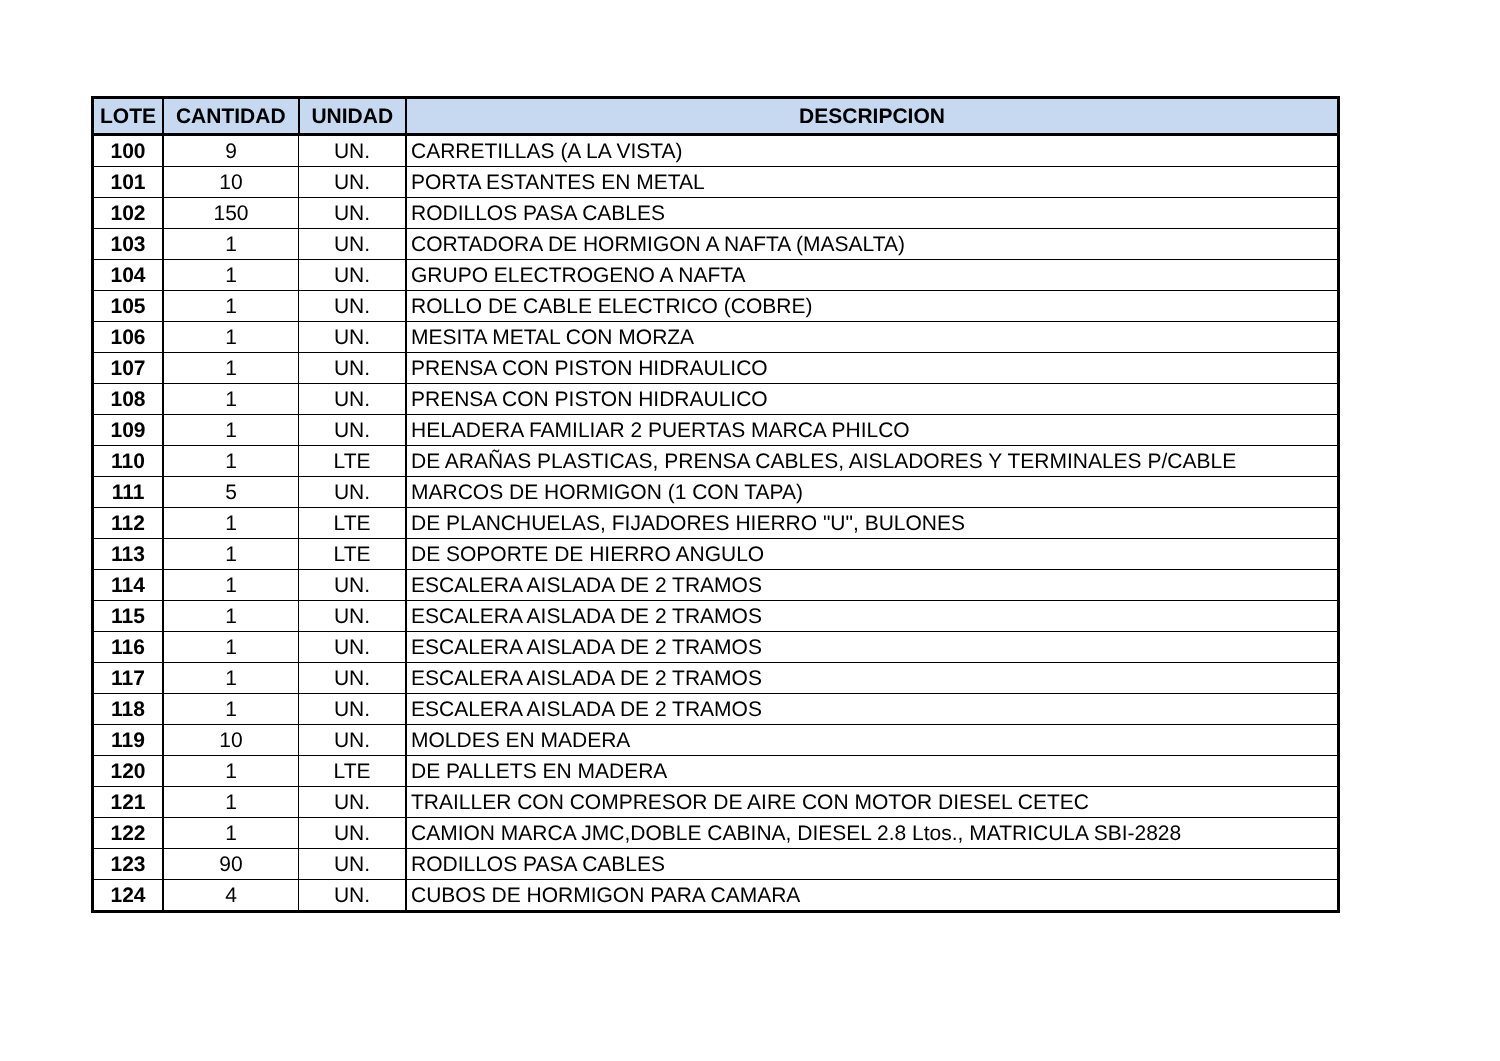| LOTE | CANTIDAD | UNIDAD | DESCRIPCION |
| --- | --- | --- | --- |
| 100 | 9 | UN. | CARRETILLAS (A LA VISTA) |
| 101 | 10 | UN. | PORTA ESTANTES EN METAL |
| 102 | 150 | UN. | RODILLOS PASA CABLES |
| 103 | 1 | UN. | CORTADORA DE HORMIGON A NAFTA (MASALTA) |
| 104 | 1 | UN. | GRUPO ELECTROGENO A NAFTA |
| 105 | 1 | UN. | ROLLO DE CABLE ELECTRICO (COBRE) |
| 106 | 1 | UN. | MESITA METAL CON MORZA |
| 107 | 1 | UN. | PRENSA CON PISTON HIDRAULICO |
| 108 | 1 | UN. | PRENSA CON PISTON HIDRAULICO |
| 109 | 1 | UN. | HELADERA FAMILIAR 2 PUERTAS MARCA PHILCO |
| 110 | 1 | LTE | DE ARAÑAS PLASTICAS, PRENSA CABLES, AISLADORES Y TERMINALES P/CABLE |
| 111 | 5 | UN. | MARCOS DE HORMIGON (1 CON TAPA) |
| 112 | 1 | LTE | DE PLANCHUELAS, FIJADORES HIERRO "U", BULONES |
| 113 | 1 | LTE | DE SOPORTE DE HIERRO ANGULO |
| 114 | 1 | UN. | ESCALERA AISLADA DE 2 TRAMOS |
| 115 | 1 | UN. | ESCALERA AISLADA DE 2 TRAMOS |
| 116 | 1 | UN. | ESCALERA AISLADA DE 2 TRAMOS |
| 117 | 1 | UN. | ESCALERA AISLADA DE 2 TRAMOS |
| 118 | 1 | UN. | ESCALERA AISLADA DE 2 TRAMOS |
| 119 | 10 | UN. | MOLDES EN MADERA |
| 120 | 1 | LTE | DE PALLETS EN MADERA |
| 121 | 1 | UN. | TRAILLER CON COMPRESOR DE AIRE CON MOTOR DIESEL CETEC |
| 122 | 1 | UN. | CAMION MARCA JMC,DOBLE CABINA, DIESEL 2.8 Ltos., MATRICULA SBI-2828 |
| 123 | 90 | UN. | RODILLOS PASA CABLES |
| 124 | 4 | UN. | CUBOS DE HORMIGON PARA CAMARA |